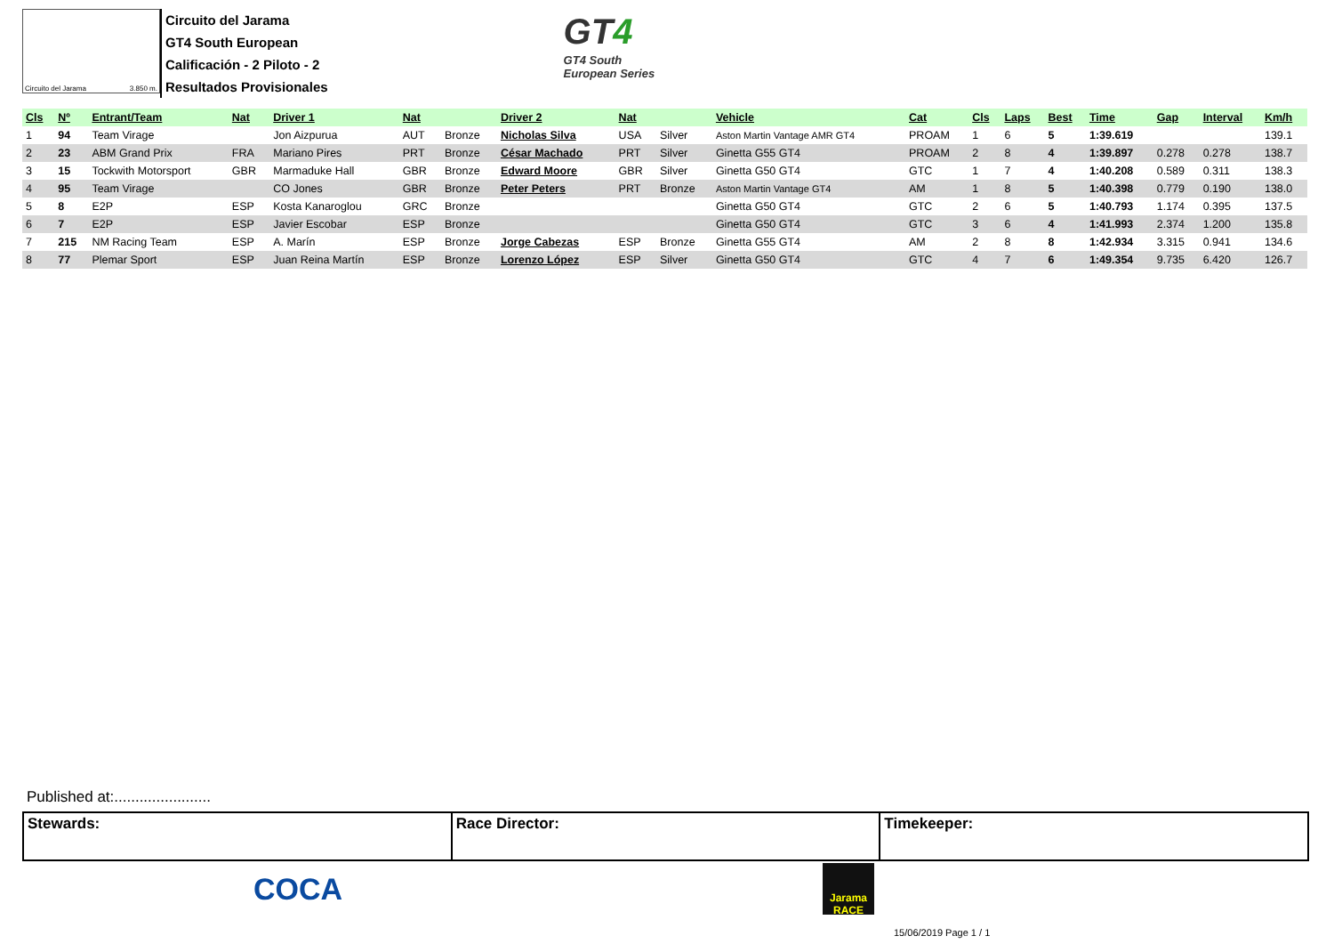Circuito del Jarama 3.850 m.
Circuito del Jarama
GT4 South European
Calificación - 2 Piloto - 2
Resultados Provisionales
GT4
GT4 South
European Series
| Cls | Nº | Entrant/Team | Nat | Driver 1 | Nat | | Driver 2 | Nat | | Vehicle | Cat | Cls | Laps | Best | Time | Gap | Interval | Km/h |
| --- | --- | --- | --- | --- | --- | --- | --- | --- | --- | --- | --- | --- | --- | --- | --- | --- | --- | --- |
| 1 | 94 | Team Virage | | Jon Aizpurua | AUT | Bronze | Nicholas Silva | USA | Silver | Aston Martin Vantage AMR GT4 | PROAM | 1 | 6 | 5 | 1:39.619 | | | 139.1 |
| 2 | 23 | ABM Grand Prix | FRA | Mariano Pires | PRT | Bronze | César Machado | PRT | Silver | Ginetta G55 GT4 | PROAM | 2 | 8 | 4 | 1:39.897 | 0.278 | 0.278 | 138.7 |
| 3 | 15 | Tockwith Motorsport | GBR | Marmaduke Hall | GBR | Bronze | Edward Moore | GBR | Silver | Ginetta G50 GT4 | GTC | 1 | 7 | 4 | 1:40.208 | 0.589 | 0.311 | 138.3 |
| 4 | 95 | Team Virage | | CO Jones | GBR | Bronze | Peter Peters | PRT | Bronze | Aston Martin Vantage GT4 | AM | 1 | 8 | 5 | 1:40.398 | 0.779 | 0.190 | 138.0 |
| 5 | 8 | E2P | ESP | Kosta Kanaroglou | GRC | Bronze | | | | Ginetta G50 GT4 | GTC | 2 | 6 | 5 | 1:40.793 | 1.174 | 0.395 | 137.5 |
| 6 | 7 | E2P | ESP | Javier Escobar | ESP | Bronze | | | | Ginetta G50 GT4 | GTC | 3 | 6 | 4 | 1:41.993 | 2.374 | 1.200 | 135.8 |
| 7 | 215 | NM Racing Team | ESP | A. Marín | ESP | Bronze | Jorge Cabezas | ESP | Bronze | Ginetta G55 GT4 | AM | 2 | 8 | 8 | 1:42.934 | 3.315 | 0.941 | 134.6 |
| 8 | 77 | Plemar Sport | ESP | Juan Reina Martín | ESP | Bronze | Lorenzo López | ESP | Silver | Ginetta G50 GT4 | GTC | 4 | 7 | 6 | 1:49.354 | 9.735 | 6.420 | 126.7 |
Published at:.......................
Stewards: Race Director: Timekeeper:
COCA
Jarama RACE
15/06/2019 Page 1 / 1